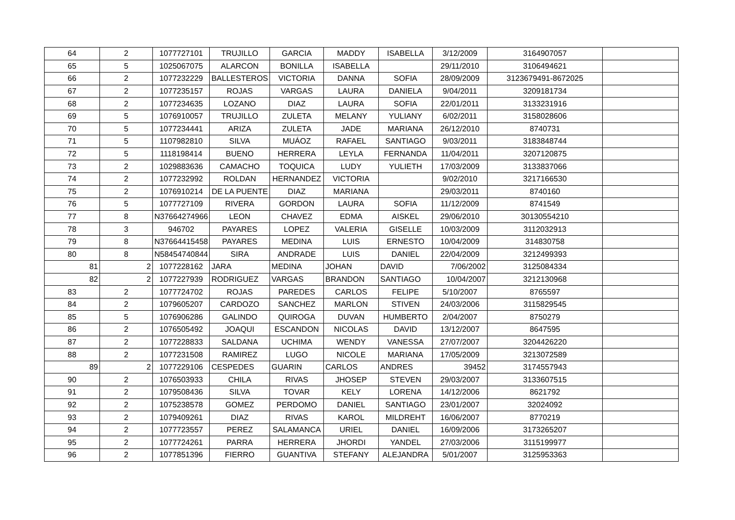| 64 | 2 | 1077727101 | TRUJILLO | GARCIA | MADDY | ISABELLA | 3/12/2009 | 3164907057 | |
| 65 | 5 | 1025067075 | ALARCON | BONILLA | ISABELLA | | 29/11/2010 | 3106494621 | |
| 66 | 2 | 1077232229 | BALLESTEROS | VICTORIA | DANNA | SOFIA | 28/09/2009 | 3123679491-8672025 | |
| 67 | 2 | 1077235157 | ROJAS | VARGAS | LAURA | DANIELA | 9/04/2011 | 3209181734 | |
| 68 | 2 | 1077234635 | LOZANO | DIAZ | LAURA | SOFIA | 22/01/2011 | 3133231916 | |
| 69 | 5 | 1076910057 | TRUJILLO | ZULETA | MELANY | YULIANY | 6/02/2011 | 3158028606 | |
| 70 | 5 | 1077234441 | ARIZA | ZULETA | JADE | MARIANA | 26/12/2010 | 8740731 | |
| 71 | 5 | 1107982810 | SILVA | MUÁOZ | RAFAEL | SANTIAGO | 9/03/2011 | 3183848744 | |
| 72 | 5 | 1118198414 | BUENO | HERRERA | LEYLA | FERNANDA | 11/04/2011 | 3207120875 | |
| 73 | 2 | 1029883636 | CAMACHO | TOQUICA | LUDY | YULIETH | 17/03/2009 | 3133837066 | |
| 74 | 2 | 1077232992 | ROLDAN | HERNANDEZ | VICTORIA | | 9/02/2010 | 3217166530 | |
| 75 | 2 | 1076910214 | DE LA PUENTE | DIAZ | MARIANA | | 29/03/2011 | 8740160 | |
| 76 | 5 | 1077727109 | RIVERA | GORDON | LAURA | SOFIA | 11/12/2009 | 8741549 | |
| 77 | 8 | N37664274966 | LEON | CHAVEZ | EDMA | AISKEL | 29/06/2010 | 30130554210 | |
| 78 | 3 | 946702 | PAYARES | LOPEZ | VALERIA | GISELLE | 10/03/2009 | 3112032913 | |
| 79 | 8 | N37664415458 | PAYARES | MEDINA | LUIS | ERNESTO | 10/04/2009 | 314830758 | |
| 80 | 8 | N58454740844 | SIRA | ANDRADE | LUIS | DANIEL | 22/04/2009 | 3212499393 | |
| 81 | 2 | 1077228162 | JARA | MEDINA | JOHAN | DAVID | 7/06/2002 | 3125084334 | |
| 82 | 2 | 1077227939 | RODRIGUEZ | VARGAS | BRANDON | SANTIAGO | 10/04/2007 | 3212130968 | |
| 83 | 2 | 1077724702 | ROJAS | PAREDES | CARLOS | FELIPE | 5/10/2007 | 8765597 | |
| 84 | 2 | 1079605207 | CARDOZO | SANCHEZ | MARLON | STIVEN | 24/03/2006 | 3115829545 | |
| 85 | 5 | 1076906286 | GALINDO | QUIROGA | DUVAN | HUMBERTO | 2/04/2007 | 8750279 | |
| 86 | 2 | 1076505492 | JOAQUI | ESCANDON | NICOLAS | DAVID | 13/12/2007 | 8647595 | |
| 87 | 2 | 1077228833 | SALDANA | UCHIMA | WENDY | VANESSA | 27/07/2007 | 3204426220 | |
| 88 | 2 | 1077231508 | RAMIREZ | LUGO | NICOLE | MARIANA | 17/05/2009 | 3213072589 | |
| 89 | 2 | 1077229106 | CESPEDES | GUARIN | CARLOS | ANDRES | 39452 | 3174557943 | |
| 90 | 2 | 1076503933 | CHILA | RIVAS | JHOSEP | STEVEN | 29/03/2007 | 3133607515 | |
| 91 | 2 | 1079508436 | SILVA | TOVAR | KELY | LORENA | 14/12/2006 | 8621792 | |
| 92 | 2 | 1075238578 | GOMEZ | PERDOMO | DANIEL | SANTIAGO | 23/01/2007 | 32024092 | |
| 93 | 2 | 1079409261 | DIAZ | RIVAS | KAROL | MILDREHT | 16/06/2007 | 8770219 | |
| 94 | 2 | 1077723557 | PEREZ | SALAMANCA | URIEL | DANIEL | 16/09/2006 | 3173265207 | |
| 95 | 2 | 1077724261 | PARRA | HERRERA | JHORDI | YANDEL | 27/03/2006 | 3115199977 | |
| 96 | 2 | 1077851396 | FIERRO | GUANTIVA | STEFANY | ALEJANDRA | 5/01/2007 | 3125953363 | |